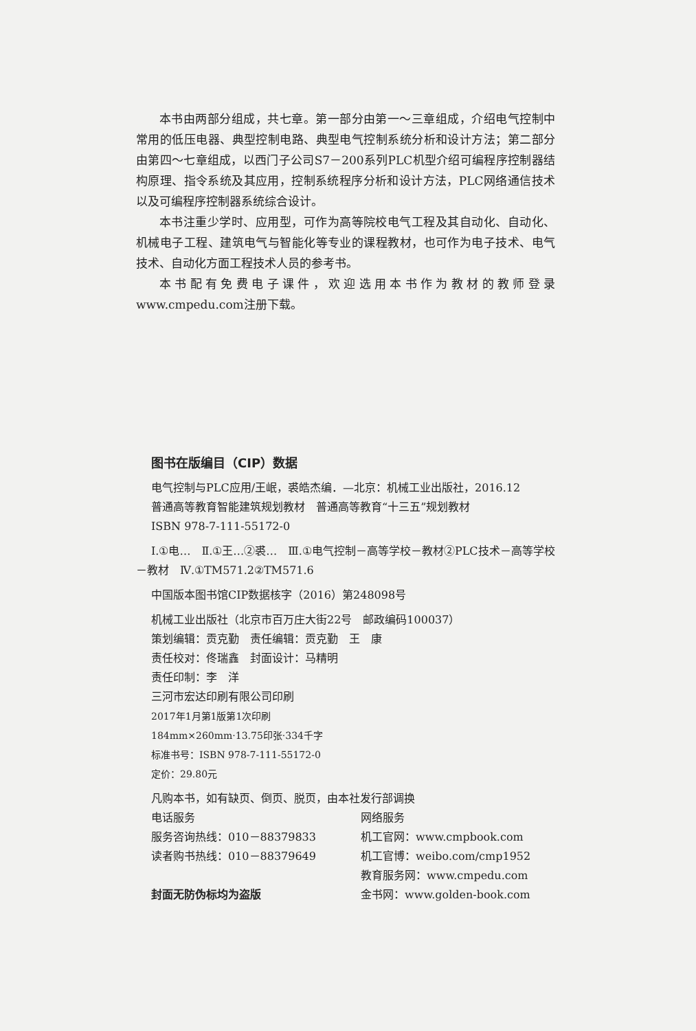本书由两部分组成，共七章。第一部分由第一～三章组成，介绍电气控制中常用的低压电器、典型控制电路、典型电气控制系统分析和设计方法；第二部分由第四～七章组成，以西门子公司S7－200系列PLC机型介绍可编程序控制器结构原理、指令系统及其应用，控制系统程序分析和设计方法，PLC网络通信技术以及可编程序控制器系统综合设计。
本书注重少学时、应用型，可作为高等院校电气工程及其自动化、自动化、机械电子工程、建筑电气与智能化等专业的课程教材，也可作为电子技术、电气技术、自动化方面工程技术人员的参考书。
本书配有免费电子课件，欢迎选用本书作为教材的教师登录www.cmpedu.com注册下载。
图书在版编目（CIP）数据
电气控制与PLC应用/王岷，裘皓杰编．—北京：机械工业出版社，2016.12
普通高等教育智能建筑规划教材　普通高等教育“十三五”规划教材
ISBN 978-7-111-55172-0
Ⅰ.①电…　Ⅱ.①王…②裘…　Ⅲ.①电气控制－高等学校－教材②PLC技术－高等学校－教材　Ⅳ.①TM571.2②TM571.6
中国版本图书馆CIP数据核字（2016）第248098号
机械工业出版社（北京市百万庄大街22号　邮政编码100037）
策划编辑：贡克勤　责任编辑：贡克勤　王　康
责任校对：佟瑞鑫　封面设计：马精明
责任印制：李　洋
三河市宏达印刷有限公司印刷
2017年1月第1版第1次印刷
184mm×260mm·13.75印张·334千字
标准书号：ISBN 978-7-111-55172-0
定价：29.80元
凡购本书，如有缺页、倒页、脱页，由本社发行部调换
电话服务 网络服务
服务咨询热线：010－88379833 机工官网：www.cmpbook.com
读者购书热线：010－88379649 机工官博：weibo.com/cmp1952
教育服务网：www.cmpedu.com
封面无防伪标均为盗版 金书网：www.golden-book.com